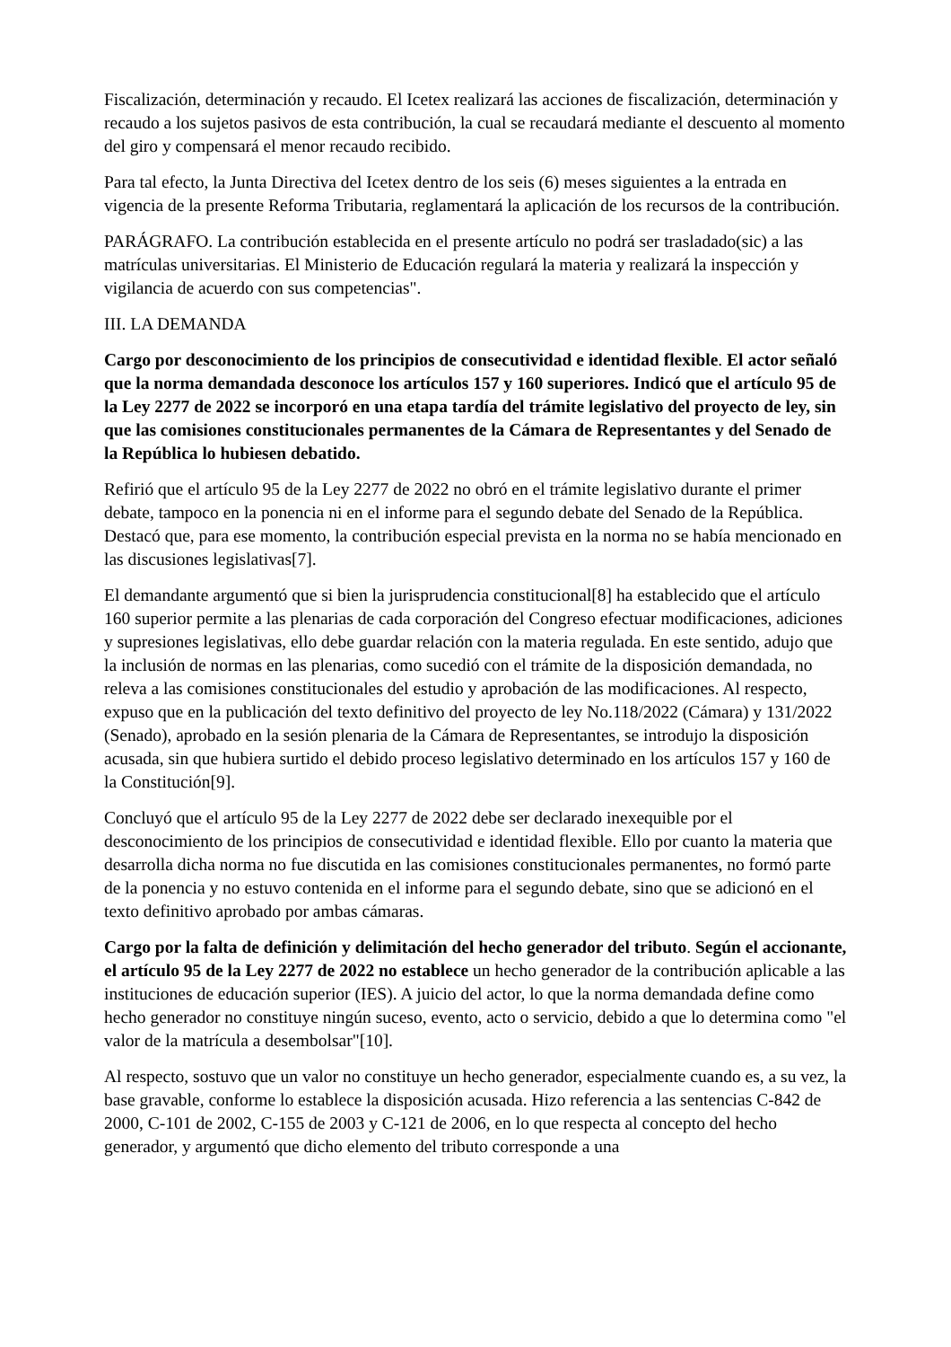Fiscalización, determinación y recaudo. El Icetex realizará las acciones de fiscalización, determinación y recaudo a los sujetos pasivos de esta contribución, la cual se recaudará mediante el descuento al momento del giro y compensará el menor recaudo recibido.
Para tal efecto, la Junta Directiva del Icetex dentro de los seis (6) meses siguientes a la entrada en vigencia de la presente Reforma Tributaria, reglamentará la aplicación de los recursos de la contribución.
PARÁGRAFO. La contribución establecida en el presente artículo no podrá ser trasladado(sic) a las matrículas universitarias. El Ministerio de Educación regulará la materia y realizará la inspección y vigilancia de acuerdo con sus competencias".
III. LA DEMANDA
Cargo por desconocimiento de los principios de consecutividad e identidad flexible. El actor señaló que la norma demandada desconoce los artículos 157 y 160 superiores. Indicó que el artículo 95 de la Ley 2277 de 2022 se incorporó en una etapa tardía del trámite legislativo del proyecto de ley, sin que las comisiones constitucionales permanentes de la Cámara de Representantes y del Senado de la República lo hubiesen debatido.
Refirió que el artículo 95 de la Ley 2277 de 2022 no obró en el trámite legislativo durante el primer debate, tampoco en la ponencia ni en el informe para el segundo debate del Senado de la República. Destacó que, para ese momento, la contribución especial prevista en la norma no se había mencionado en las discusiones legislativas[7].
El demandante argumentó que si bien la jurisprudencia constitucional[8] ha establecido que el artículo 160 superior permite a las plenarias de cada corporación del Congreso efectuar modificaciones, adiciones y supresiones legislativas, ello debe guardar relación con la materia regulada. En este sentido, adujo que la inclusión de normas en las plenarias, como sucedió con el trámite de la disposición demandada, no releva a las comisiones constitucionales del estudio y aprobación de las modificaciones. Al respecto, expuso que en la publicación del texto definitivo del proyecto de ley No.118/2022 (Cámara) y 131/2022 (Senado), aprobado en la sesión plenaria de la Cámara de Representantes, se introdujo la disposición acusada, sin que hubiera surtido el debido proceso legislativo determinado en los artículos 157 y 160 de la Constitución[9].
Concluyó que el artículo 95 de la Ley 2277 de 2022 debe ser declarado inexequible por el desconocimiento de los principios de consecutividad e identidad flexible. Ello por cuanto la materia que desarrolla dicha norma no fue discutida en las comisiones constitucionales permanentes, no formó parte de la ponencia y no estuvo contenida en el informe para el segundo debate, sino que se adicionó en el texto definitivo aprobado por ambas cámaras.
Cargo por la falta de definición y delimitación del hecho generador del tributo. Según el accionante, el artículo 95 de la Ley 2277 de 2022 no establece un hecho generador de la contribución aplicable a las instituciones de educación superior (IES). A juicio del actor, lo que la norma demandada define como hecho generador no constituye ningún suceso, evento, acto o servicio, debido a que lo determina como "el valor de la matrícula a desembolsar"[10].
Al respecto, sostuvo que un valor no constituye un hecho generador, especialmente cuando es, a su vez, la base gravable, conforme lo establece la disposición acusada. Hizo referencia a las sentencias C-842 de 2000, C-101 de 2002, C-155 de 2003 y C-121 de 2006, en lo que respecta al concepto del hecho generador, y argumentó que dicho elemento del tributo corresponde a una